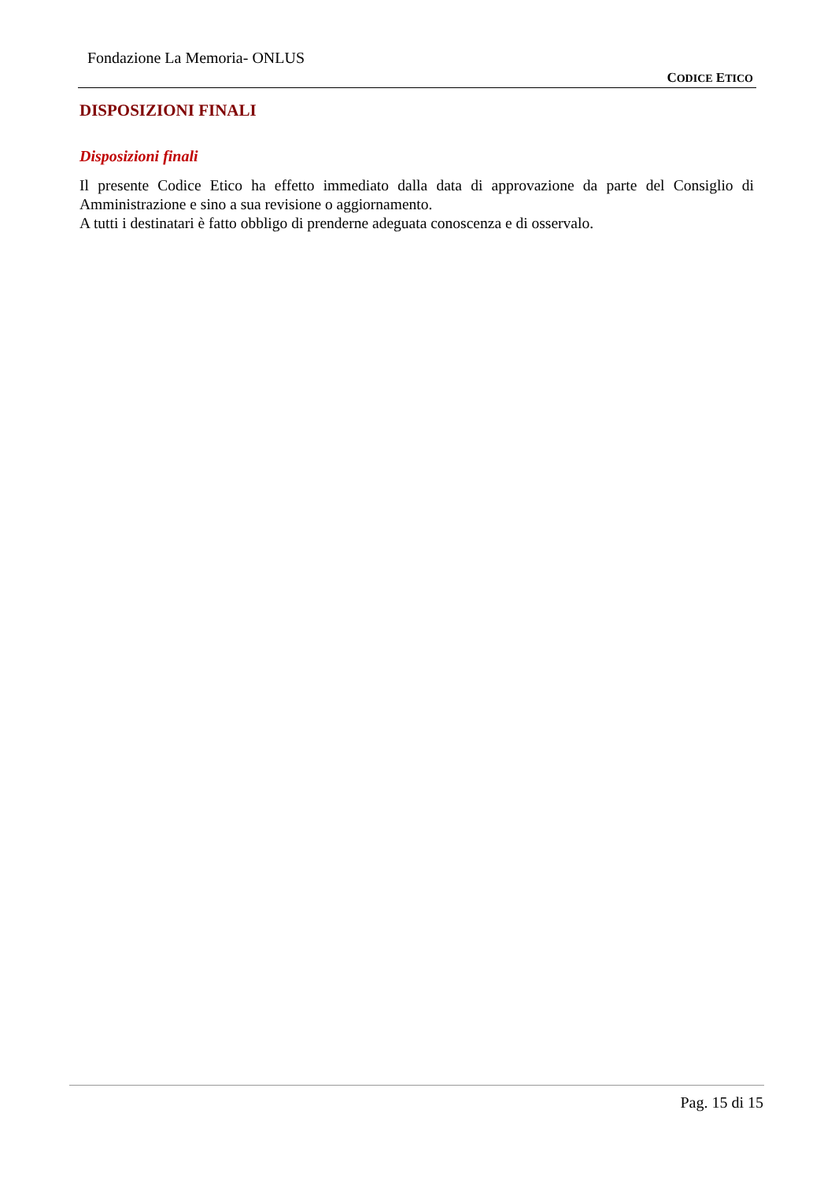Fondazione La Memoria- ONLUS
CODICE ETICO
DISPOSIZIONI FINALI
Disposizioni finali
Il presente Codice Etico ha effetto immediato dalla data di approvazione da parte del Consiglio di Amministrazione e sino a sua revisione o aggiornamento.
A tutti i destinatari è fatto obbligo di prenderne adeguata conoscenza e di osservalo.
Pag. 15 di 15